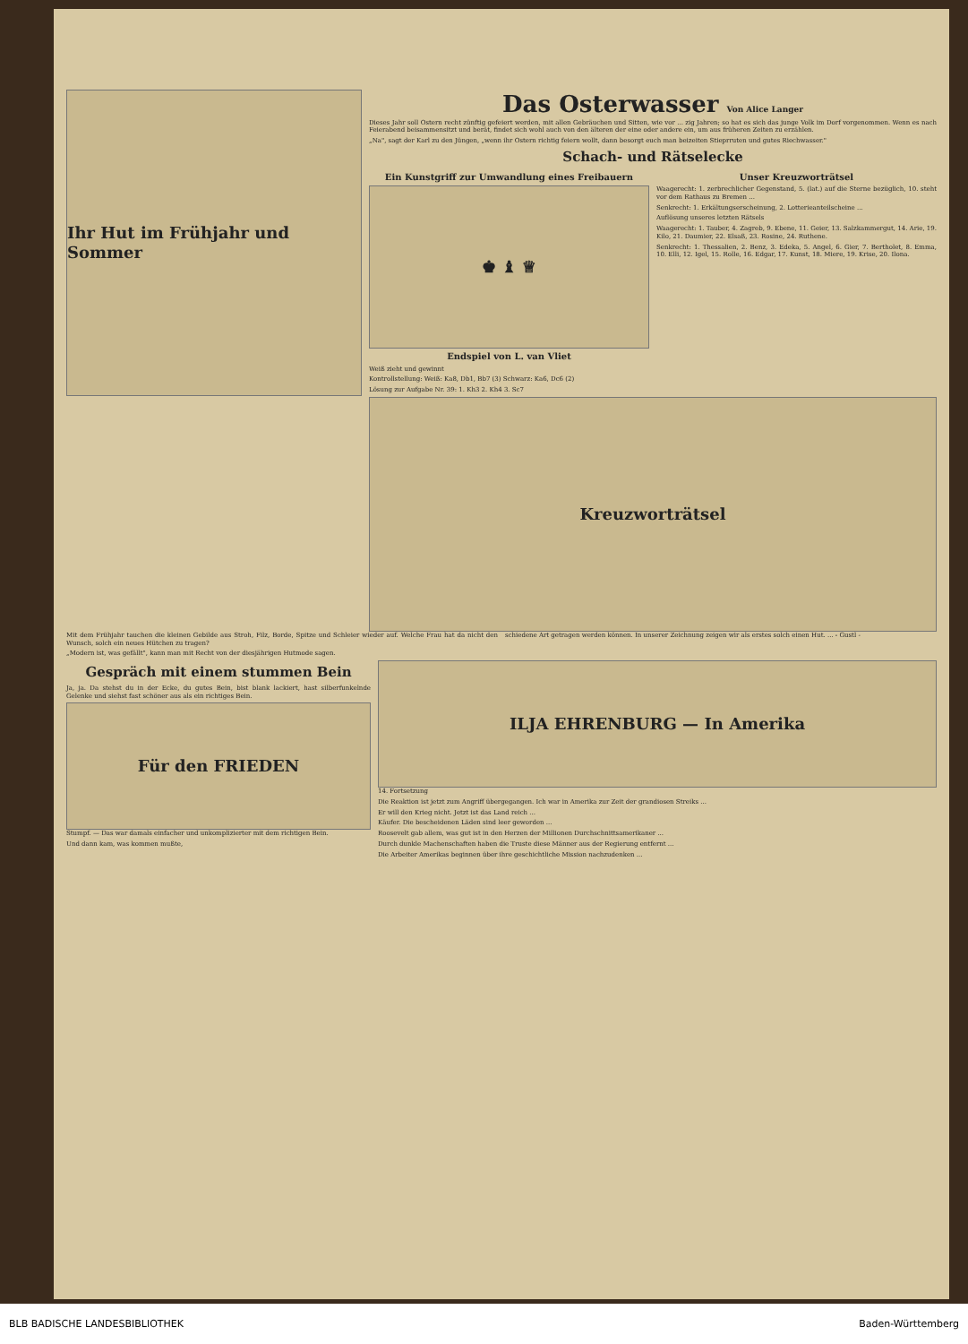Ihr Hut im Frühjahr und Sommer
Das Osterwasser Von Alice Langer
Dieses Jahr soll Ostern recht zünftig gefeiert werden, mit allen Gebräuchen und Sitten, wie vor ... zig Jahren; so hat es sich das junge Volk im Dorf vorgenommen. Wenn es nach Feierabend beisammensitzt und berät, findet sich wohl auch von den älteren der eine oder andere ein, um aus früheren Zeiten zu erzählen.
„Na", sagt der Karl zu den Jüngen, „wenn ihr Ostern richtig feiern wollt, dann besorgt euch man beizeiten Stieprruten und gutes Riechwasser."
Schach- und Rätselecke
Ein Kunstgriff zur Umwandlung eines Freibauern
♚ ♝ ♕
Endspiel von L. van Vliet
Weiß zieht und gewinnt
Kontrollstellung: Weiß: Ka8, Db1, Bb7 (3) Schwarz: Ka6, Dc6 (2)
Lösung zur Aufgabe Nr. 39: 1. Kh3 2. Kh4 3. Sc7
Unser Kreuzworträtsel
Waagerecht: 1. zerbrechlicher Gegenstand, 5. (lat.) auf die Sterne bezüglich, 10. steht vor dem Rathaus zu Bremen ...
Senkrecht: 1. Erkältungserscheinung, 2. Lotterieanteilscheine ...
Auflösung unseres letzten Rätsels
Waagerecht: 1. Tauber, 4. Zagreb, 9. Ebene, 11. Geier, 13. Salzkammergut, 14. Arie, 19. Kilo, 21. Daumier, 22. Elsaß, 23. Rosine, 24. Ruthene.
Senkrecht: 1. Thessalien, 2. Benz, 3. Edeka, 5. Angel, 6. Gier, 7. Bertholet, 8. Emma, 10. Elli, 12. Igel, 15. Rolle, 16. Edgar, 17. Kunst, 18. Miere, 19. Krise, 20. Ilona.
Kreuzworträtsel
Mit dem Frühjahr tauchen die kleinen Gebilde aus Stroh, Filz, Borde, Spitze und Schleier wieder auf. Welche Frau hat da nicht den Wunsch, solch ein neues Hütchen zu tragen?
„Modern ist, was gefällt", kann man mit Recht von der diesjährigen Hutmode sagen.
schiedene Art getragen werden können. In unserer Zeichnung zeigen wir als erstes solch einen Hut. ... - Gustl -
Gespräch mit einem stummen Bein
Ja, ja. Da stehst du in der Ecke, du gutes Bein, bist blank lackiert, hast silberfunkelnde Gelenke und siehst fast schöner aus als ein richtiges Bein.
Für den FRIEDEN
Stumpf. — Das war damals einfacher und unkomplizierter mit dem richtigen Bein.
Und dann kam, was kommen mußte,
ILJA EHRENBURG — In Amerika
14. Fortsetzung
Die Reaktion ist jetzt zum Angriff übergegangen. Ich war in Amerika zur Zeit der grandiosen Streiks ...
Er will den Krieg nicht. Jetzt ist das Land reich ...
Käufer. Die bescheidenen Läden sind leer geworden ...
Roosevelt gab allem, was gut ist in den Herzen der Millionen Durchschnittsamerikaner ...
Durch dunkle Machenschaften haben die Truste diese Männer aus der Regierung entfernt ...
Die Arbeiter Amerikas beginnen über ihre geschichtliche Mission nachzudenken ...
BLB BADISCHE LANDESBIBLIOTHEK Baden-Württemberg